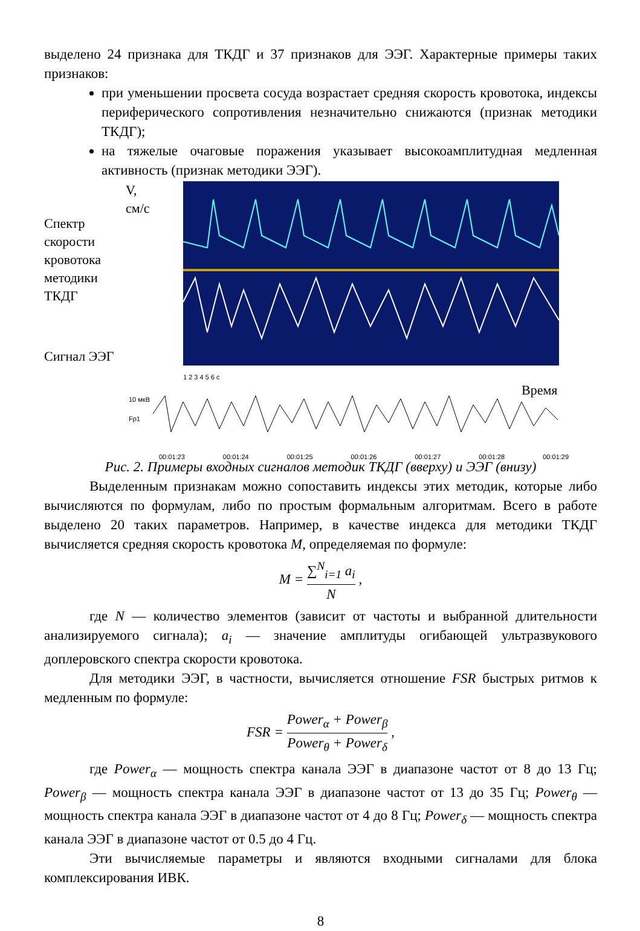выделено 24 признака для ТКДГ и 37 признаков для ЭЭГ. Характерные примеры таких признаков:
при уменьшении просвета сосуда возрастает средняя скорость кровотока, индексы периферического сопротивления незначительно снижаются (признак методики ТКДГ);
на тяжелые очаговые поражения указывает высокоамплитудная медленная активность (признак методики ЭЭГ).
Спектр скорости кровотока методики ТКДГ
Сигнал ЭЭГ
V,
см/с
1 2 3 4 5 6 с
Время
10 мкВ
Fp1
00:01:23 00:01:24 00:01:25 00:01:26 00:01:27 00:01:28 00:01:29
Рис. 2. Примеры входных сигналов методик ТКДГ (вверху) и ЭЭГ (внизу)
Выделенным признакам можно сопоставить индексы этих методик, которые либо вычисляются по формулам, либо по простым формальным алгоритмам. Всего в работе выделено 20 таких параметров. Например, в качестве индекса для методики ТКДГ вычисляется средняя скорость кровотока M, определяемая по формуле:
M = ∑<sup>N</sup><sub>i=1</sub> a<sub>i</sub> N ,
где N — количество элементов (зависит от частоты и выбранной длительности анализируемого сигнала); a<sub>i</sub> — значение амплитуды огибающей ультразвукового доплеровского спектра скорости кровотока.
Для методики ЭЭГ, в частности, вычисляется отношение FSR быстрых ритмов к медленным по формуле:
FSR = Power<sub>α</sub> + Power<sub>β</sub> Power<sub>θ</sub> + Power<sub>δ</sub> ,
где Power<sub>α</sub> — мощность спектра канала ЭЭГ в диапазоне частот от 8 до 13 Гц; Power<sub>β</sub> — мощность спектра канала ЭЭГ в диапазоне частот от 13 до 35 Гц; Power<sub>θ</sub> — мощность спектра канала ЭЭГ в диапазоне частот от 4 до 8 Гц; Power<sub>δ</sub> — мощность спектра канала ЭЭГ в диапазоне частот от 0.5 до 4 Гц.
Эти вычисляемые параметры и являются входными сигналами для блока комплексирования ИВК.
8